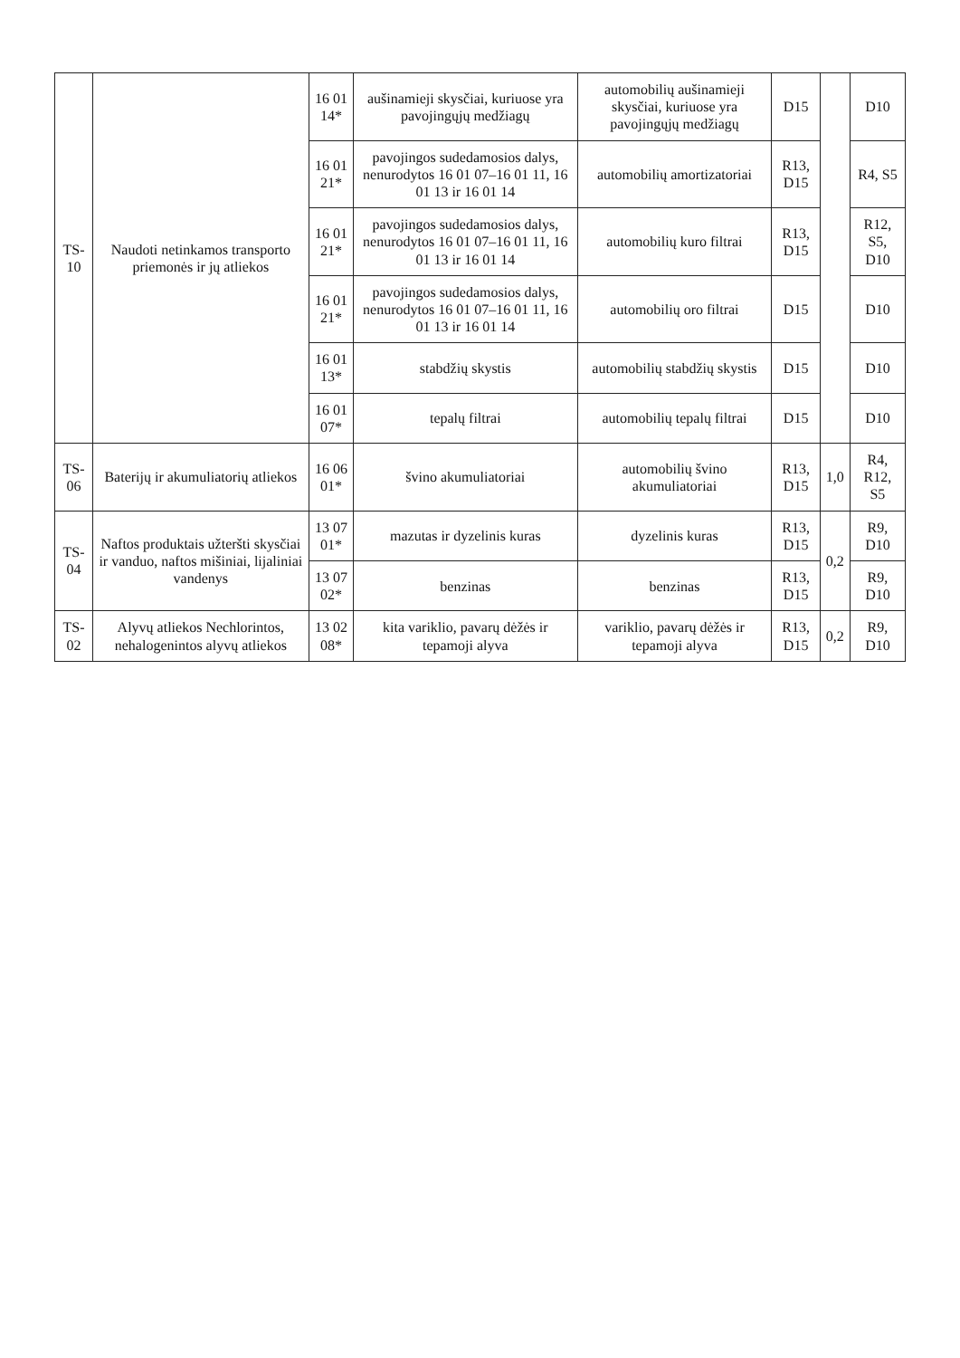| TS-10 | Naudoti netinkamos transporto priemonės ir jų atliekos | 16 01 14* | aušinamieji skysčiai, kuriuose yra pavojingųjų medžiagų | automobilių aušinamieji skysčiai, kuriuose yra pavojingųjų medžiagų | D15 | | D10 |
| | | 16 01 21* | pavojingos sudedamosios dalys, nenurodytos 16 01 07–16 01 11, 16 01 13 ir 16 01 14 | automobilių amortizatoriai | R13, D15 | | R4, S5 |
| | | 16 01 21* | pavojingos sudedamosios dalys, nenurodytos 16 01 07–16 01 11, 16 01 13 ir 16 01 14 | automobilių kuro filtrai | R13, D15 | | R12, S5, D10 |
| | | 16 01 21* | pavojingos sudedamosios dalys, nenurodytos 16 01 07–16 01 11, 16 01 13 ir 16 01 14 | automobilių oro filtrai | D15 | | D10 |
| | | 16 01 13* | stabdžių skystis | automobilių stabdžių skystis | D15 | | D10 |
| | | 16 01 07* | tepalų filtrai | automobilių tepalų filtrai | D15 | | D10 |
| TS-06 | Baterijų ir akumuliatorių atliekos | 16 06 01* | švino akumuliatoriai | automobilių švino akumuliatoriai | R13, D15 | 1,0 | R4, R12, S5 |
| TS-04 | Naftos produktais užteršti skysčiai ir vanduo, naftos mišiniai, lijaliniai vandenys | 13 07 01* | mazutas ir dyzelinis kuras | dyzelinis kuras | R13, D15 | 0,2 | R9, D10 |
| | | 13 07 02* | benzinas | benzinas | R13, D15 | | R9, D10 |
| TS-02 | Alyvų atliekos Nechlorintos, nehalogenintos alyvų atliekos | 13 02 08* | kita variklio, pavarų dėžės ir tepamoji alyva | variklio, pavarų dėžės ir tepamoji alyva | R13, D15 | 0,2 | R9, D10 |